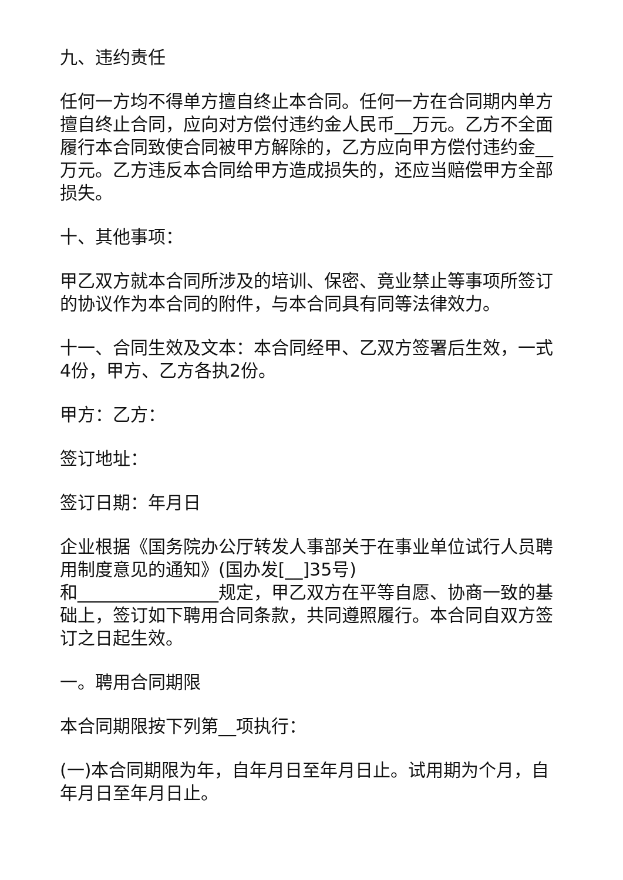九、违约责任
任何一方均不得单方擅自终止本合同。任何一方在合同期内单方擅自终止合同，应向对方偿付违约金人民币__万元。乙方不全面履行本合同致使合同被甲方解除的，乙方应向甲方偿付违约金__万元。乙方违反本合同给甲方造成损失的，还应当赔偿甲方全部损失。
十、其他事项：
甲乙双方就本合同所涉及的培训、保密、竟业禁止等事项所签订的协议作为本合同的附件，与本合同具有同等法律效力。
十一、合同生效及文本：本合同经甲、乙双方签署后生效，一式4份，甲方、乙方各执2份。
甲方：乙方：
签订地址：
签订日期：年月日
企业根据《国务院办公厅转发人事部关于在事业单位试行人员聘用制度意见的通知》(国办发[__]35号)
和________________规定，甲乙双方在平等自愿、协商一致的基础上，签订如下聘用合同条款，共同遵照履行。本合同自双方签订之日起生效。
一。聘用合同期限
本合同期限按下列第__项执行：
(一)本合同期限为年，自年月日至年月日止。试用期为个月，自年月日至年月日止。